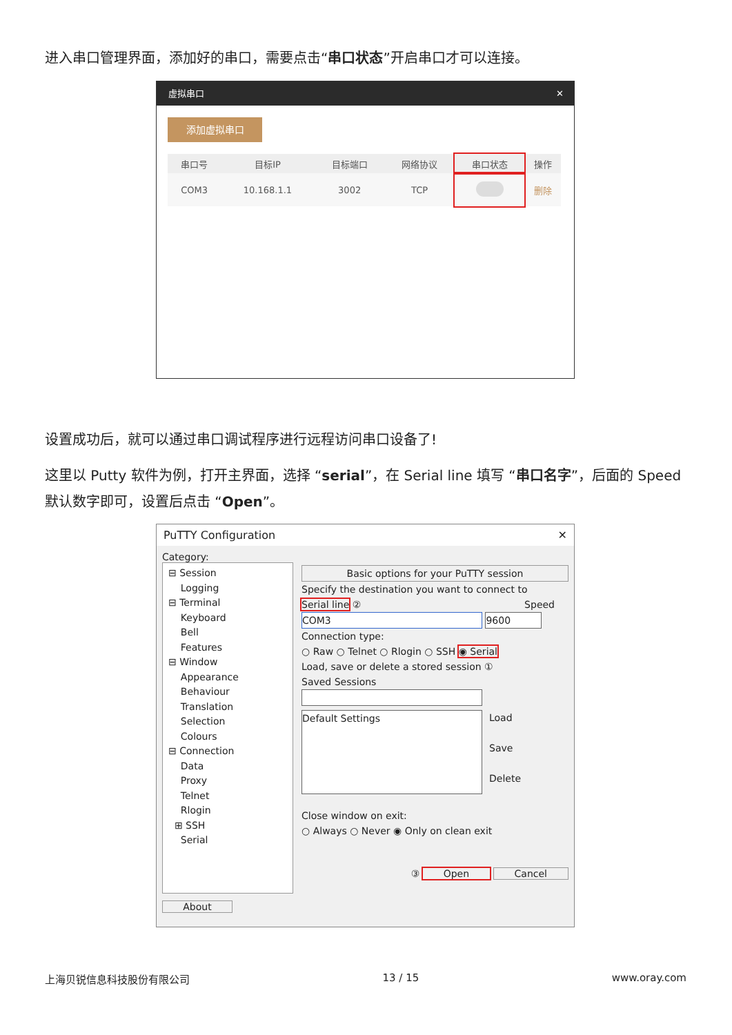进入串口管理界面，添加好的串口，需要点击“串口状态”开启串口才可以连接。
虚拟串口 ✕
添加虚拟串口
| 串口号 | 目标IP | 目标端口 | 网络协议 | 串口状态 | 操作 |
| --- | --- | --- | --- | --- | --- |
| COM3 | 10.168.1.1 | 3002 | TCP | | 删除 |
设置成功后，就可以通过串口调试程序进行远程访问串口设备了!
这里以 Putty 软件为例，打开主界面，选择 “serial”，在 Serial line 填写 “串口名字”，后面的 Speed 默认数字即可，设置后点击 “Open”。
PuTTY Configuration ✕
Category:
⊟ Session
Logging
⊟ Terminal
Keyboard
Bell
Features
⊟ Window
Appearance
Behaviour
Translation
Selection
Colours
⊟ Connection
Data
Proxy
Telnet
Rlogin
⊞ SSH
Serial
About
Basic options for your PuTTY session
Specify the destination you want to connect to
Serial line ② Speed
COM3 9600
Connection type:
○ Raw ○ Telnet ○ Rlogin ○ SSH ◉ Serial
Load, save or delete a stored session ①
Saved Sessions
Default Settings
Load
Save
Delete
Close window on exit:
○ Always ○ Never ◉ Only on clean exit
③ Open Cancel
上海贝锐信息科技股份有限公司 13 / 15 www.oray.com